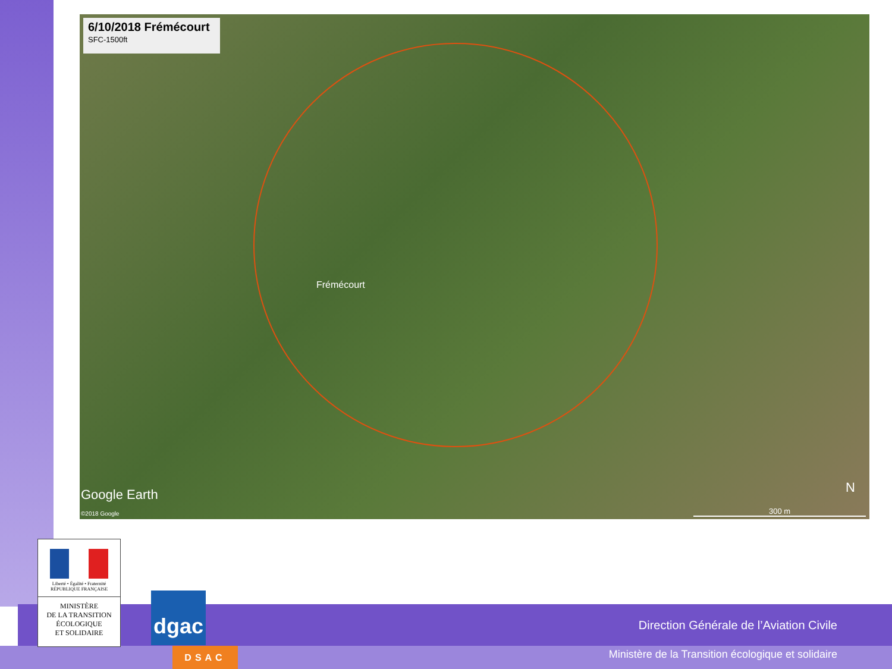6/10/2018 Frémécourt
SFC-1500ft
Frémécourt
Google Earth
©2018 Google
N
300 m
Liberté • Égalité • Fraternité
RÉPUBLIQUE FRANÇAISE
MINISTÈRE
DE LA TRANSITION
ÉCOLOGIQUE
ET SOLIDAIRE
dgac
DSAC
Direction Générale de l’Aviation Civile
Ministère de la Transition écologique et solidaire